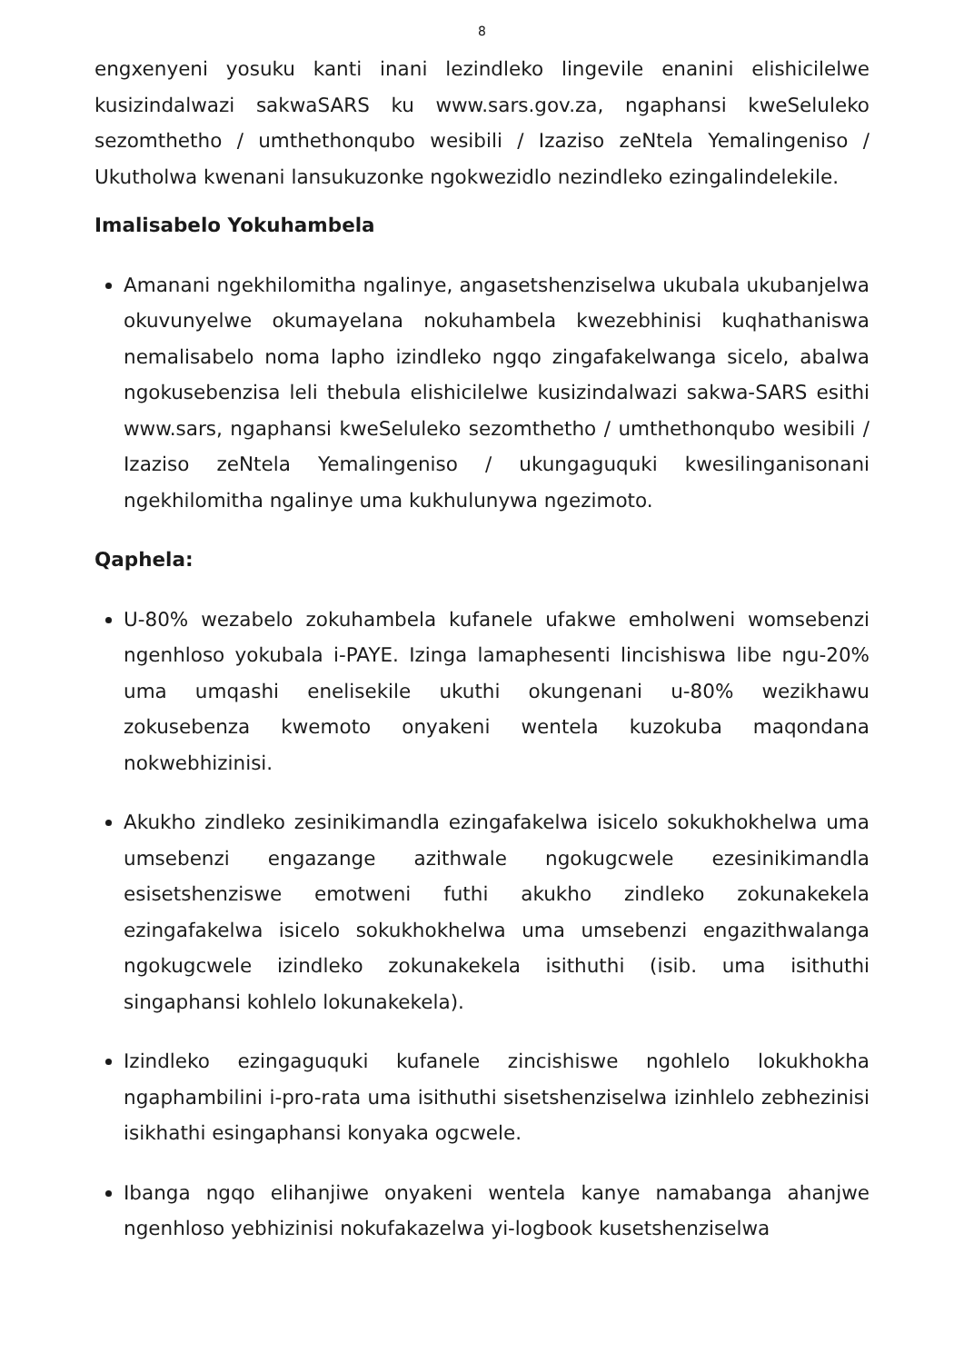8
engxenyeni yosuku kanti inani lezindleko lingevile enanini elishicilelwe kusizindalwazi sakwaSARS ku www.sars.gov.za, ngaphansi kweSeluleko sezomthetho / umthethonqubo wesibili / Izaziso zeNtela Yemalingeniso / Ukutholwa kwenani lansukuzonke ngokwezidlo nezindleko ezingalindelekile.
Imalisabelo Yokuhambela
Amanani ngekhilomitha ngalinye, angasetshenziselwa ukubala ukubanjelwa okuvunyelwe okumayelana nokuhambela kwezebhinisi kuqhathaniswa nemalisabelo noma lapho izindleko ngqo zingafakelwanga sicelo, abalwa ngokusebenzisa leli thebula elishicilelwe kusizindalwazi sakwa-SARS esithi www.sars, ngaphansi kweSeluleko sezomthetho / umthethonqubo wesibili / Izaziso zeNtela Yemalingeniso / ukungaguquki kwesilinganisonani ngekhilomitha ngalinye uma kukhulunywa ngezimoto.
Qaphela:
U-80% wezabelo zokuhambela kufanele ufakwe emholweni womsebenzi ngenhloso yokubala i-PAYE. Izinga lamaphesenti lincishiswa libe ngu-20% uma umqashi enelisekile ukuthi okungenani u-80% wezikhawu zokusebenza kwemoto onyakeni wentela kuzokuba maqondana nokwebhizinisi.
Akukho zindleko zesinikimandla ezingafakelwa isicelo sokukhokhelwa uma umsebenzi engazange azithwale ngokugcwele ezesinikimandla esisetshenziswe emotweni futhi akukho zindleko zokunakekela ezingafakelwa isicelo sokukhokhelwa uma umsebenzi engazithwalanga ngokugcwele izindleko zokunakekela isithuthi (isib. uma isithuthi singaphansi kohlelo lokunakekela).
Izindleko ezingaguquki kufanele zincishiswe ngohlelo lokukhokha ngaphambilini i-pro-rata uma isithuthi sisetshenziselwa izinhlelo zebhezinisi isikhathi esingaphansi konyaka ogcwele.
Ibanga ngqo elihanjiwe onyakeni wentela kanye namabanga ahanjwe ngenhloso yebhizinisi nokufakazelwa yi-logbook kusetshenziselwa